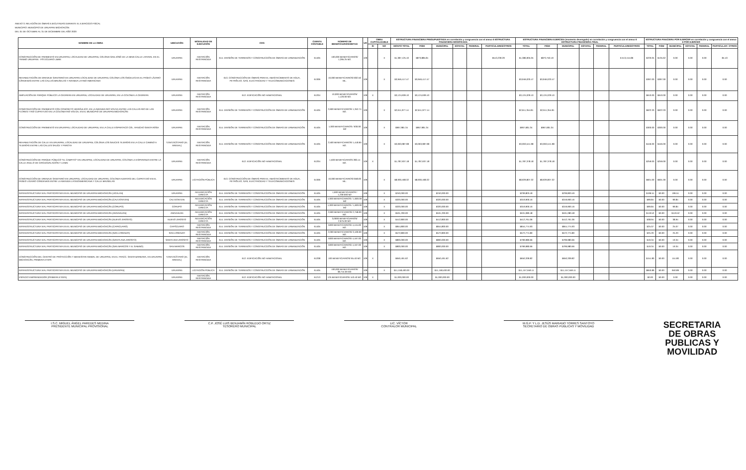ANEXO 3: RELACIÓN DE OBRAS EJECUTADAS DURANTE EL EJERCICIO FISCAL
MUNICIPIO: MUNICIPIO DE URUAPAN MICHOACÁN
DEL 01 DE OCTUBRE AL 31 DE DICIEMBRE DEL AÑO 2020
| NOMBRE DE LA OBRA | UBICACIÓN | MODALIDAD DE EJECUCIÓN | COG | CUENTA CONTABLE | NÚMERO DE BENEFICIARIOS/METAS | UR | OBRA CAPITALIZABLE | | ESTRUCTURA FINANCIERA PRESUPUESTADA en correlación y congruencia con el anexo 6 ESTRUCTURA FINANCIERA MODIFICADA | | | | | | ESTRUCTURA FINANCIERA EJERCIDA (momento devengado) en correlación y congruencia con el anexo 6 ESTRUCTURA FINANCIERA FINAL | | | | | | ESTRUCTURA FINACIERA POR EJERCER en correlación y congruencia con el anexo 6 POR EJERCER | | | | | |
| --- | --- | --- | --- | --- | --- | --- | --- | --- | --- | --- | --- | --- | --- | --- | --- | --- | --- | --- | --- | --- | --- | --- | --- | --- | --- | --- |
| | | | | | | | SI | NO | MONTO TOTAL | FISM | MUNICIPAL | ESTATAL | FEDERAL | PARTICULARES/OTROS | TOTAL | FISM | MUNICIPAL | ESTATAL | FEDERAL | PARTICULARES/OTROS | TOTAL | FISM | MUNICIPAL | ESTATAL | FEDERAL | PARTICULAR / OTROS |
| CONSTRUCCIÓN DE PAVIMENTO EN URUAPAN, LOCALIDAD DE URUAPAN, COLONIA SAN JOSÉ DE LA MINA CALLE LATERAL EN EL TRAMO URUAPAN - PÁTZCUARO LIBRE | URUAPAN | INVITACIÓN RESTRINGIDA | 614. DIVISIÓN DE TERRENOS Y CONSTRUCCIÓN DE OBRAS DE URBANIZACIÓN | 61405 | 100,000 BENEFICIARIOS/ 1,295.25 M2. | 109 | | X | $1,387,125.10 | $873,885.81 | | | | $513,239.29 | $1,386,905.05 | $873,750.19 | | | | $ 513,154.86 | $220.05 | $135.62 | 0.00 | 0.00 | 0.00 | 84.43 |
| REHABILITACIÓN DE DRENAJE SANITARIO EN URUAPAN LOCALIDAD DE URUAPAN, COLONIA LOS ÁNGELES EN EL PASEO LÁZARO CÁRDENAS ENTRE LAS CALLES BRUSELAS Y AVENIDA LATINO AMERICANA | URUAPAN | INVITACIÓN RESTRINGIDA | 613. CONSTRUCCIÓN DE OBRAS PARA EL ABASTECIMIENTO DE AGUA, PETRÓLEO, GAS, ELECTRICIDAD Y TELECOMUNICACIONES | 61306 | 10,000 BENEFICIARIOS/ 832.50 ML. | 109 | | X | $3,946,417.47 | $3,946,417.47 | | | | | $3,946,020.47 | $3,946,020.47 | | | | | $397.00 | $397.00 | 0.00 | 0.00 | 0.00 | 0.00 |
| AMPLIACIÓN DE PARQUE PÚBLICO LA CEDRERA EN URUAPAN, LOCALIDAD DE URUAPAN, EN LA COLONIA LA CEDRERA | URUAPAN | INVITACIÓN RESTRINGIDA | 612. EDIFICACIÓN NO HABITACIONAL | 61204 | 10,000 BENEFICIARIOS/ 1,120.00 M2. | 109 | X | | $3,124,639.10 | $3,124,639.10 | | | | | $3,124,029.10 | $3,124,029.10 | | | | | $610.00 | $610.00 | 0.00 | 0.00 | 0.00 | 0.00 |
| CONSTRUCCIÓN DE PAVIMENTO CON CONCRETO HIDRÁULICO, EN LA AVENIDA RIO VOLGA ENTRE LAS CALLES RIO DE LAS FLORES Y RIO CUPATITZIO EN LA COLONIA RIO VOLGA, EN EL MUNICIPIO DE URUAPAN MICHOACÁN | URUAPAN | INVITACIÓN RESTRINGIDA | 614. DIVISIÓN DE TERRENOS Y CONSTRUCCIÓN DE OBRAS DE URBANIZACIÓN | 61405 | 2,600 BENEFICIARIOS/ 1,352.74 M2. | 109 | | X | $2,611,977.14 | $2,611,977.14 | | | | | $2,611,354.81 | $2,611,354.81 | | | | | $622.33 | $622.33 | 0.00 | 0.00 | 0.00 | 0.00 |
| CONSTRUCCIÓN DE PAVIMENTO EN URUAPAN, LOCALIDAD DE URUAPAN, EN LA CALLE ESPARTACO COL. RANCHO SANTA ROSA | URUAPAN | INVITACIÓN RESTRINGIDA | 614. DIVISIÓN DE TERRENOS Y CONSTRUCCIÓN DE OBRAS DE URBANIZACIÓN | 61405 | 1,000 BENEFICIARIOS / 630.00 M2 | 109 | | X | $967,981.34 | $967,981.34 | | | | | $967,681.34 | $967,681.34 | | | | | $300.00 | $300.00 | 0.00 | 0.00 | 0.00 | 0.00 |
| REHABILITACIÓN DE CALLE EN URUAPAN, LOCALIDAD DE URUAPAN, COLONIA LOS SAUCES TEJERÍAS EN LA CALLE CAMINO A TEJERÍAS ENTRE LAS CALLES SAUCE Y PAROTA | TZINTZICÁTARO (EL ARENAL) | INVITACIÓN RESTRINGIDA | 614. DIVISIÓN DE TERRENOS Y CONSTRUCCIÓN DE OBRAS DE URBANIZACIÓN | 61405 | 2,500 BENEFICIARIOS/ 1,418.65 M2. | 109 | | X | $3,063,987.98 | $3,063,987.98 | | | | | $3,063,541.98 | $3,063,541.98 | | | | | $446.00 | $446.00 | 0.00 | 0.00 | 0.00 | 0.00 |
| CONSTRUCCIÓN DE PARQUE PÚBLICO "EL CAMPITO" EN URUAPAN, LOCALIDAD DE URUAPAN, COLONIA LA ESPERANZA ENTRE LA CALLE ANILLO DE CIRCUNVALACIÓN Y LENIN | URUAPAN | INVITACIÓN RESTRINGIDA | 612. EDIFICACIÓN NO HABITACIONAL | 61204 | 1,500 BENEFICIARIOS 283.14 M2. | 109 | X | | $1,787,637.18 | $1,787,637.18 | | | | | $1,787,378.18 | $1,787,378.18 | | | | | $259.00 | $259.00 | 0.00 | 0.00 | 0.00 | 0.00 |
| CONSTRUCCIÓN DE DRENAJE SANITARIO EN URUAPAN, LOCALIDAD DE URUAPAN, COLONIA HUERTAS DEL CUPATITZIO EN EL PASEO LÁZARO CÁRDENAS ENTRE LA AVENIDA LATINOAMERICANA Y CALLE BRUSELAS | URUAPAN | LICITACIÓN PÚBLICA | 613. CONSTRUCCIÓN DE OBRAS PARA EL ABASTECIMIENTO DE AGUA, PETRÓLEO, GAS, ELECTRICIDAD Y TELECOMUNICACIONES | 61306 | 10,000 BENEFICIARIOS/ 848.00 ML. | 109 | | X | $8,930,408.32 | $8,930,408.32 | | | | | $8,929,807.32 | $8,929,807.32 | | | | | $601.00 | $601.00 | 0.00 | 0.00 | 0.00 | 0.00 |
| INFRAESTRUCTURA VIAL PARTICIPATIVA EN EL MUNICIPIO DE URUAPAN MICHOACÁN (JICALAN) | URUAPAN | ADJUDICACIÓN DIRECTA | 614. DIVISIÓN DE TERRENOS Y CONSTRUCCIÓN DE OBRAS DE URBANIZACIÓN | 61405 | 1,600 BENEFICIARIOS / 1,239.000 M2 | 109 | | X | $240,000.00 | | $240,000.00 | | | | $239,803.49 | | $239,803.49 | | | | $196.51 | $0.00 | 196.51 | 0.00 | 0.00 | 0.00 |
| INFRAESTRUCTURA VIAL PARTICIPATIVA EN EL MUNICIPIO DE URUAPAN MICHOACÁN (CALTZONTZIN) | CALTZONTZIN | ADJUDICACIÓN DIRECTA | 614. DIVISIÓN DE TERRENOS Y CONSTRUCCIÓN DE OBRAS DE URBANIZACIÓN | 61405 | 1,000 BENEFICIARIOS / 1,600.00 M2 | 109 | | X | $320,000.00 | | $320,000.00 | | | | $319,900.16 | | $319,900.16 | | | | $99.84 | $0.00 | 99.84 | 0.00 | 0.00 | 0.00 |
| INFRAESTRUCTURA VIAL PARTICIPATIVA EN EL MUNICIPIO DE URUAPAN MICHOACÁN (CORUPO) | CORUPO | ADJUDICACIÓN DIRECTA | 614. DIVISIÓN DE TERRENOS Y CONSTRUCCIÓN DE OBRAS DE URBANIZACIÓN | 61405 | 1,000 BENEFICIARIOS / 1,600.00 M2 | 109 | | X | $320,000.00 | | $320,000.00 | | | | $319,900.16 | | $319,900.16 | | | | $99.84 | $0.00 | 99.84 | 0.00 | 0.00 | 0.00 |
| INFRAESTRUCTURA VIAL PARTICIPATIVA EN EL MUNICIPIO DE URUAPAN MICHOACÁN (ANGAHUAN) | ANGAHUAN | ADJUDICACIÓN DIRECTA | 614. DIVISIÓN DE TERRENOS Y CONSTRUCCIÓN DE OBRAS DE URBANIZACIÓN | 61405 | 2,600 BENEFICIARIOS/ 2,758.00 M2. | 109 | | X | $531,200.00 | | $531,200.00 | | | | $531,080.48 | | $531,080.48 | | | | $119.52 | $0.00 | $119.52 | 0.00 | 0.00 | 0.00 |
| INFRAESTRUCTURA VIAL PARTICIPATIVA EN EL MUNICIPIO DE URUAPAN MICHOACÁN (NUEVO ZIROSTO) | NUEVO ZIROSTO | ADJUDICACIÓN DIRECTA | 614. DIVISIÓN DE TERRENOS Y CONSTRUCCIÓN DE OBRAS DE URBANIZACIÓN | 61405 | 3,0000 BENEFICIARIOS/ 2,675.00 M2. | 109 | | X | $412,800.00 | | $412,800.00 | | | | $412,761.06 | | $412,761.06 | | | | $38.94 | $0.00 | 38.94 | 0.00 | 0.00 | 0.00 |
| INFRAESTRUCTURA VIAL PARTICIPATIVA EN EL MUNICIPIO DE URUAPAN MICHOACÁN (CAPACUARO) | CAPÁCUARO | INVITACIÓN RESTRINGIDA | 614. DIVISIÓN DE TERRENOS Y CONSTRUCCIÓN DE OBRAS DE URBANIZACIÓN | 61405 | 5000 BENEFICIARIOS/ 4,415.00 M2. | 109 | | X | $844,800.00 | | $844,800.00 | | | | $844,774.93 | | $844,774.93 | | | | $25.07 | $0.00 | 25.07 | 0.00 | 0.00 | 0.00 |
| INFRAESTRUCTURA VIAL PARTICIPATIVA EN EL MUNICIPIO DE URUAPAN MICHOACÁN (SAN LORENZO) | SAN LORENZO | INVITACIÓN RESTRINGIDA | 614. DIVISIÓN DE TERRENOS Y CONSTRUCCIÓN DE OBRAS DE URBANIZACIÓN | 61405 | 2,000 BENEFICIARIOS/ 3,109.00 M2. | 109 | | X | $572,800.00 | | $572,800.00 | | | | $572,774.80 | | $572,774.80 | | | | $25.20 | $0.00 | 25.20 | 0.00 | 0.00 | 0.00 |
| INFRAESTRUCTURA VIAL PARTICIPATIVA EN EL MUNICIPIO DE URUAPAN MICHOACÁN (SANTA ANA ZIROSTO) | SANTA ANA ZIROSTO | INVITACIÓN RESTRINGIDA | 614. DIVISIÓN DE TERRENOS Y CONSTRUCCIÓN DE OBRAS DE URBANIZACIÓN | 61405 | 5000 BENEFICIARIOS/ 4,167.00 M2. | 109 | | X | $800,000.00 | | $800,000.00 | | | | $799,980.66 | | $799,980.66 | | | | $19.34 | $0.00 | 19.34 | 0.00 | 0.00 | 0.00 |
| INFRAESTRUCTURA VIAL PARTICIPATIVA EN EL MUNICIPIO DE URUAPAN MICHOACÁN (SAN MARCOS Y EL SABINO) | SAN MARCOS | INVITACIÓN RESTRINGIDA | 614. DIVISIÓN DE TERRENOS Y CONSTRUCCIÓN DE OBRAS DE URBANIZACIÓN | 61405 | 5000 BENEFICIARIOS/ 4,167.00 M2. | 109 | | X | $800,000.00 | | $800,000.00 | | | | $799,980.66 | | $799,980.66 | | | | $19.34 | $0.00 | 19.34 | 0.00 | 0.00 | 0.00 |
| CONSTRUCCIÓN DEL CENTRO DE PROTECCIÓN Y BIENESTAR ANIMAL DE URUAPAN, EN EL FRACC. SANTA BARBARA, EN URUAPAN MICHOACÁN, PRIMERA ETAPA | TZINTZICÁTARO (EL ARENAL) | INVITACIÓN RESTRINGIDA | 612. EDIFICACIÓN NO HABITACIONAL | 61208 | 100 BENEFICIARIOS/ 65.40 M2. | 109 | X | | $650,491.62 | | $650,491.62 | | | | $650,339.82 | | $650,339.82 | | | | $151.80 | $0.00 | 151.80 | 0.00 | 0.00 | 0.00 |
| INFRAESTRUCTURA VIAL PARTICIPATIVA EN EL MUNICIPIO DE URUAPAN MICHOACÁN (URUAPAN) | URUAPAN | LICITACIÓN PÚBLICA | 614. DIVISIÓN DE TERRENOS Y CONSTRUCCIÓN DE OBRAS DE URBANIZACIÓN | 61405 | 100,000 BENEFICIARIOS/ 38,744.00 M2. | 109 | | X | $11,158,400.00 | | $11,158,400.00 | | | | $11,157,559.11 | | $11,157,559.11 | | | | $840.89 | $0.00 | 840.89 | 0.00 | 0.00 | 0.00 |
| ESPACIO EMPRENDEDOR (PRIMERA ETAPA) | URUAPAN | INVITACIÓN RESTRINGIDA | 612. EDIFICACIÓN NO HABITACIONAL | 61213 | 125 BENEFICIARIOS/ 443.40 M2. | 109 | X | | $1,000,000.00 | | $1,000,000.00 | | | | $1,000,000.00 | | $1,000,000.00 | | | | $0.00 | $0.00 | 0.00 | 0.00 | 0.00 | 0.00 |
I.S.C. MIGUEL ÁNGEL PAREDES MEDINA
PRESIDENTE MUNICIPAL PROVISIONAL
C.P. JOSÉ LUIS BENJAMÍN ROBLEDO ORTIZ
TESORERO MUNICIPAL
LIC. VÍCTOR
CONTRALOR MUNICIPAL
M.G.P. Y L.D. JESÚS MARIANO TORRES SANTOYO
SECRETARIO DE OBRAS PÚBLICAS Y MOVILIDAD
SECRETARIA
DE OBRAS
PUBLICAS Y
MOVILIDAD